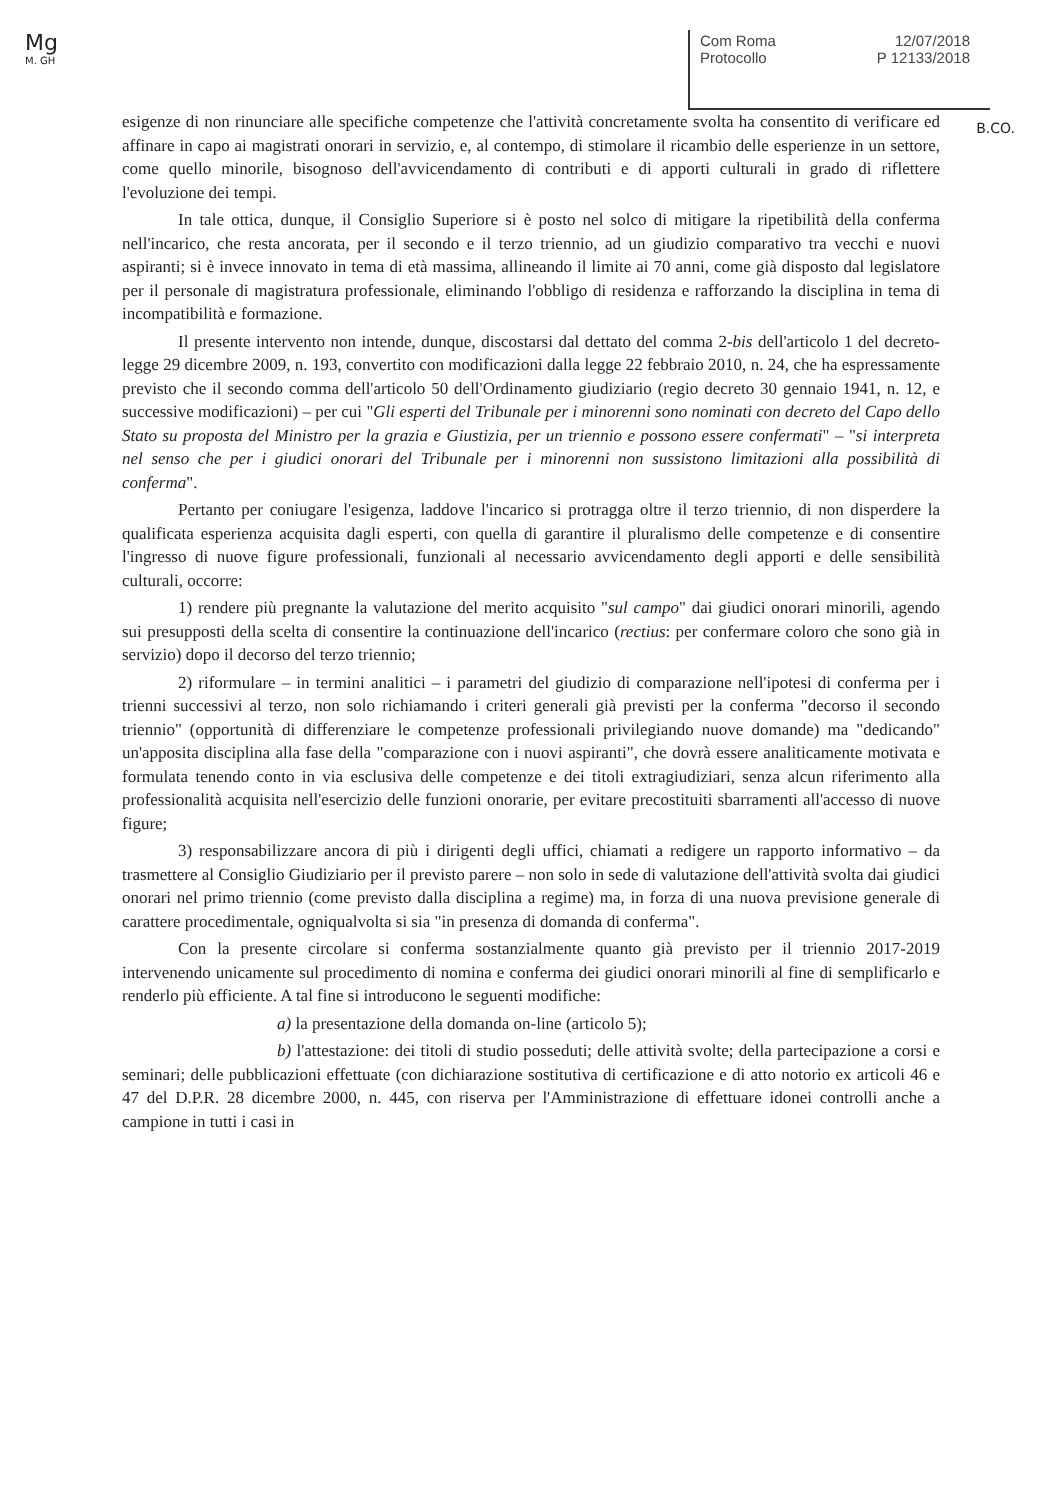Mg
M. GH
Com Roma 12/07/2018
Protocollo P 12133/2018
B.CO.
esigenze di non rinunciare alle specifiche competenze che l'attività concretamente svolta ha consentito di verificare ed affinare in capo ai magistrati onorari in servizio, e, al contempo, di stimolare il ricambio delle esperienze in un settore, come quello minorile, bisognoso dell'avvicendamento di contributi e di apporti culturali in grado di riflettere l'evoluzione dei tempi.
In tale ottica, dunque, il Consiglio Superiore si è posto nel solco di mitigare la ripetibilità della conferma nell'incarico, che resta ancorata, per il secondo e il terzo triennio, ad un giudizio comparativo tra vecchi e nuovi aspiranti; si è invece innovato in tema di età massima, allineando il limite ai 70 anni, come già disposto dal legislatore per il personale di magistratura professionale, eliminando l'obbligo di residenza e rafforzando la disciplina in tema di incompatibilità e formazione.
Il presente intervento non intende, dunque, discostarsi dal dettato del comma 2-bis dell'articolo 1 del decreto-legge 29 dicembre 2009, n. 193, convertito con modificazioni dalla legge 22 febbraio 2010, n. 24, che ha espressamente previsto che il secondo comma dell'articolo 50 dell'Ordinamento giudiziario (regio decreto 30 gennaio 1941, n. 12, e successive modificazioni) – per cui "Gli esperti del Tribunale per i minorenni sono nominati con decreto del Capo dello Stato su proposta del Ministro per la grazia e Giustizia, per un triennio e possono essere confermati" – "si interpreta nel senso che per i giudici onorari del Tribunale per i minorenni non sussistono limitazioni alla possibilità di conferma".
Pertanto per coniugare l'esigenza, laddove l'incarico si protragga oltre il terzo triennio, di non disperdere la qualificata esperienza acquisita dagli esperti, con quella di garantire il pluralismo delle competenze e di consentire l'ingresso di nuove figure professionali, funzionali al necessario avvicendamento degli apporti e delle sensibilità culturali, occorre:
1) rendere più pregnante la valutazione del merito acquisito "sul campo" dai giudici onorari minorili, agendo sui presupposti della scelta di consentire la continuazione dell'incarico (rectius: per confermare coloro che sono già in servizio) dopo il decorso del terzo triennio;
2) riformulare – in termini analitici – i parametri del giudizio di comparazione nell'ipotesi di conferma per i trienni successivi al terzo, non solo richiamando i criteri generali già previsti per la conferma "decorso il secondo triennio" (opportunità di differenziare le competenze professionali privilegiando nuove domande) ma "dedicando" un'apposita disciplina alla fase della "comparazione con i nuovi aspiranti", che dovrà essere analiticamente motivata e formulata tenendo conto in via esclusiva delle competenze e dei titoli extragiudiziari, senza alcun riferimento alla professionalità acquisita nell'esercizio delle funzioni onorarie, per evitare precostituiti sbarramenti all'accesso di nuove figure;
3) responsabilizzare ancora di più i dirigenti degli uffici, chiamati a redigere un rapporto informativo – da trasmettere al Consiglio Giudiziario per il previsto parere – non solo in sede di valutazione dell'attività svolta dai giudici onorari nel primo triennio (come previsto dalla disciplina a regime) ma, in forza di una nuova previsione generale di carattere procedimentale, ogniqualvolta si sia "in presenza di domanda di conferma".
Con la presente circolare si conferma sostanzialmente quanto già previsto per il triennio 2017-2019 intervenendo unicamente sul procedimento di nomina e conferma dei giudici onorari minorili al fine di semplificarlo e renderlo più efficiente. A tal fine si introducono le seguenti modifiche:
a) la presentazione della domanda on-line (articolo 5);
b) l'attestazione: dei titoli di studio posseduti; delle attività svolte; della partecipazione a corsi e seminari; delle pubblicazioni effettuate (con dichiarazione sostitutiva di certificazione e di atto notorio ex articoli 46 e 47 del D.P.R. 28 dicembre 2000, n. 445, con riserva per l'Amministrazione di effettuare idonei controlli anche a campione in tutti i casi in